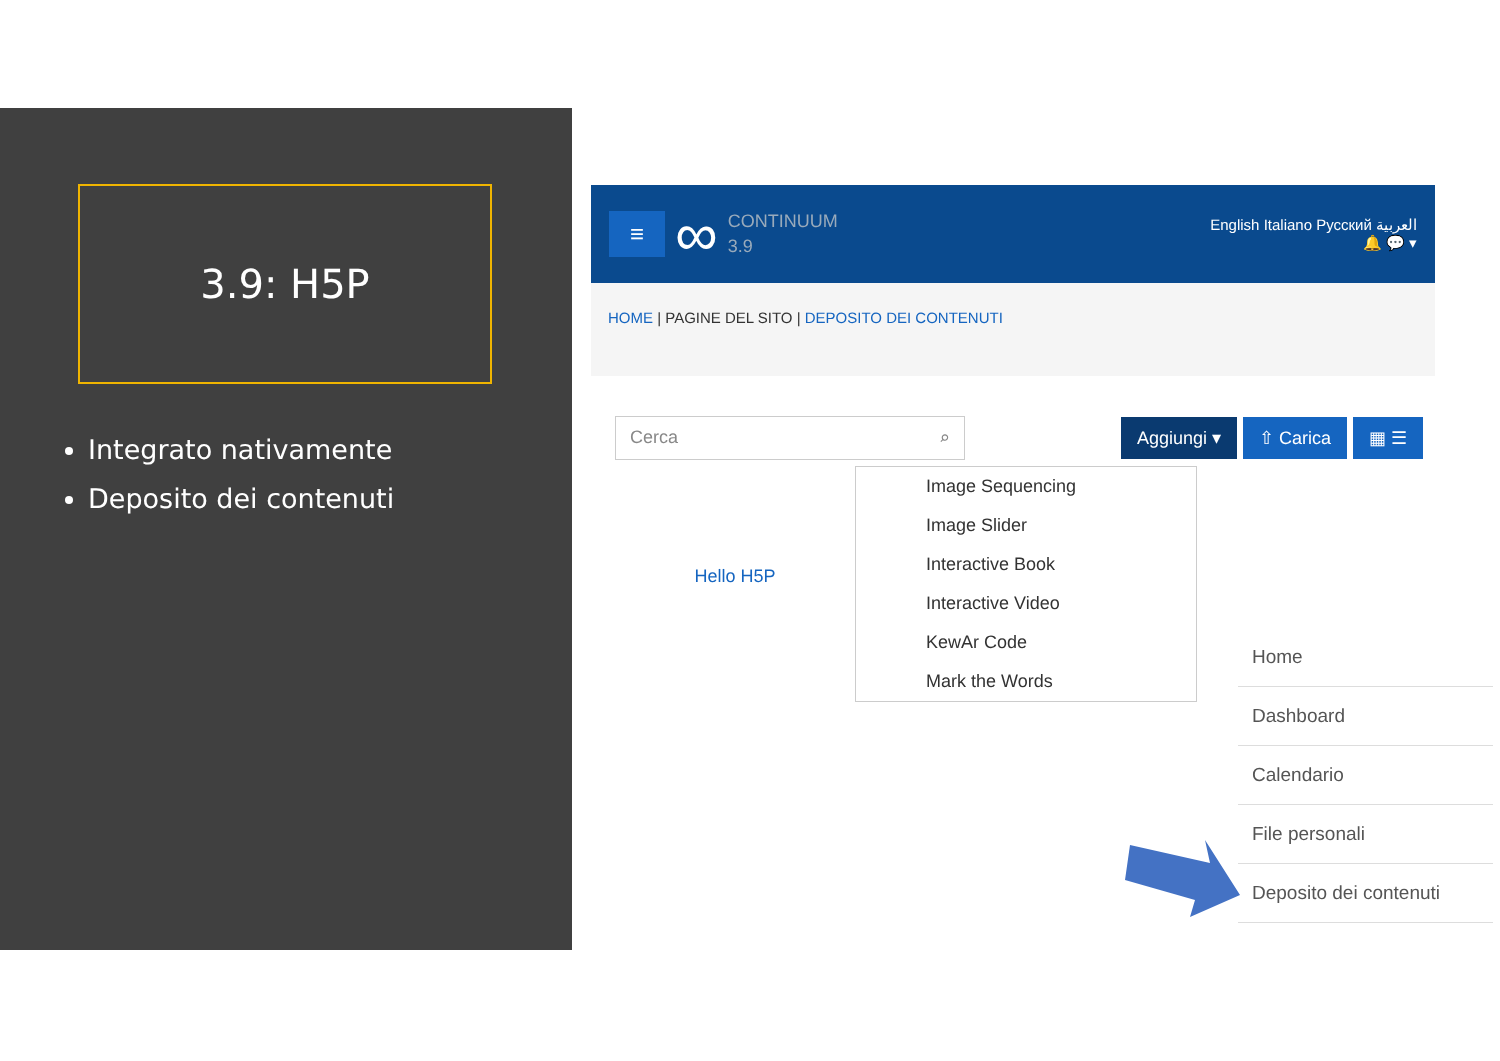3.9: H5P
Integrato nativamente
Deposito dei contenuti
≡
∞
CONTINUUM
3.9
English Italiano Русский العربية
🔔 💬 ▾
HOME | PAGINE DEL SITO | DEPOSITO DEI CONTENUTI
Cerca ⌕ Aggiungi ▾ ⇧ Carica ▦ ☰
Hello H5P
Image Sequencing
Image Slider
Interactive Book
Interactive Video
KewAr Code
Mark the Words
Home
Dashboard
Calendario
File personali
Deposito dei contenuti